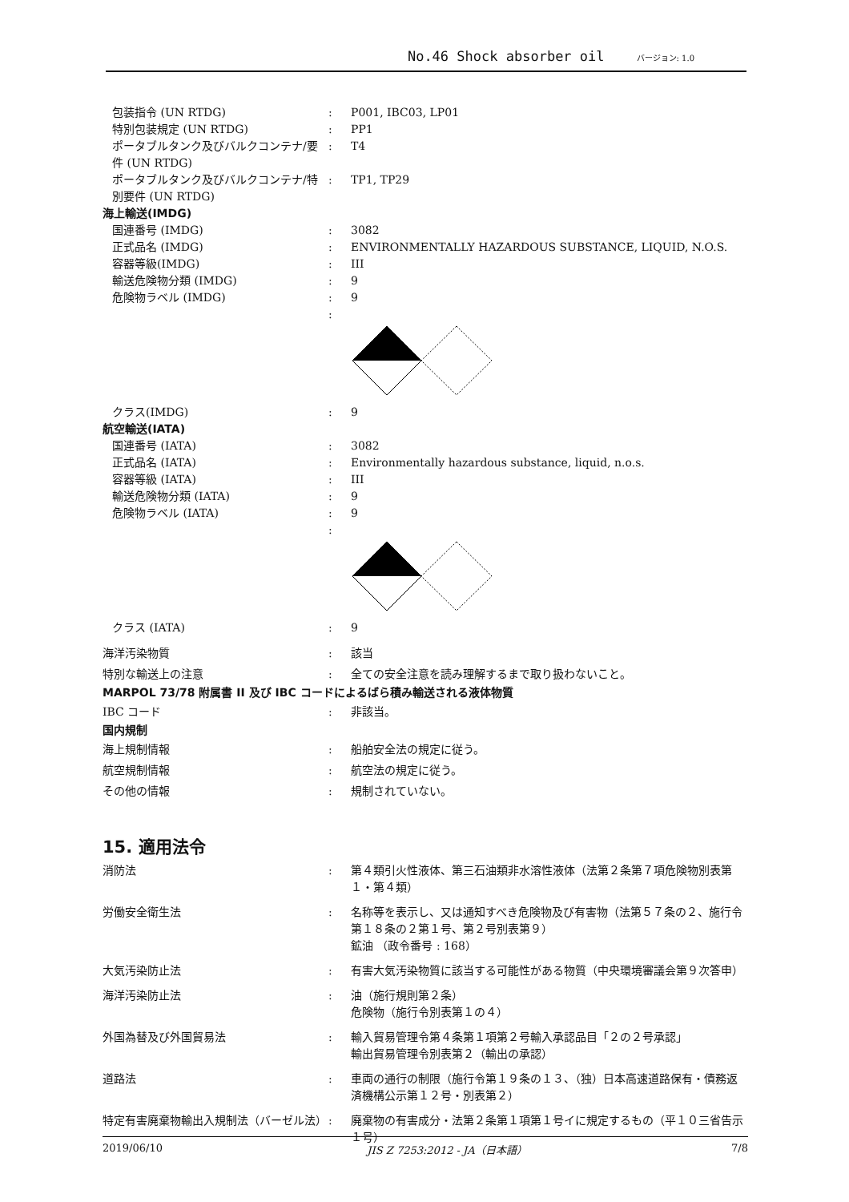No.46 Shock absorber oil バージョン: 1.0
包装指令 (UN RTDG) : P001, IBC03, LP01
特別包装規定 (UN RTDG) : PP1
ポータブルタンク及びバルクコンテナ/要件 (UN RTDG)
: T4
ポータブルタンク及びバルクコンテナ/特別要件 (UN RTDG)
: TP1, TP29
海上輸送(IMDG)
国連番号 (IMDG) : 3082
正式品名 (IMDG) : ENVIRONMENTALLY HAZARDOUS SUBSTANCE, LIQUID, N.O.S.
容器等級(IMDG) : III
輸送危険物分類 (IMDG) : 9
危険物ラベル (IMDG) : 9
:
クラス(IMDG) : 9
航空輸送(IATA)
国連番号 (IATA) : 3082
正式品名 (IATA) : Environmentally hazardous substance, liquid, n.o.s.
容器等級 (IATA) : III
輸送危険物分類 (IATA) : 9
危険物ラベル (IATA) : 9
:
クラス (IATA) : 9
海洋汚染物質 : 該当
特別な輸送上の注意 : 全ての安全注意を読み理解するまで取り扱わないこと。
MARPOL 73/78 附属書 II 及び IBC コードによるばら積み輸送される液体物質
IBC コード : 非該当。
国内規制
海上規制情報 : 船舶安全法の規定に従う。
航空規制情報 : 航空法の規定に従う。
その他の情報 : 規制されていない。
15. 適用法令
消防法 : 第４類引火性液体、第三石油類非水溶性液体（法第２条第７項危険物別表第１・第４類）
労働安全衛生法 : 名称等を表示し、又は通知すべき危険物及び有害物（法第５７条の２、施行令第１８条の２第１号、第２号別表第９）
鉱油 （政令番号 : 168）
大気汚染防止法 : 有害大気汚染物質に該当する可能性がある物質（中央環境審議会第９次答申）
海洋汚染防止法 : 油（施行規則第２条）
危険物（施行令別表第１の４）
外国為替及び外国貿易法 : 輸入貿易管理令第４条第１項第２号輸入承認品目「２の２号承認」
輸出貿易管理令別表第２（輸出の承認）
道路法 : 車両の通行の制限（施行令第１９条の１３、（独）日本高速道路保有・債務返済機構公示第１２号・別表第２）
特定有害廃棄物輸出入規制法（バーゼル法） : 廃棄物の有害成分・法第２条第１項第１号イに規定するもの（平１０三省告示１号）
2019/06/10 JIS Z 7253:2012 - JA（日本語） 7/8